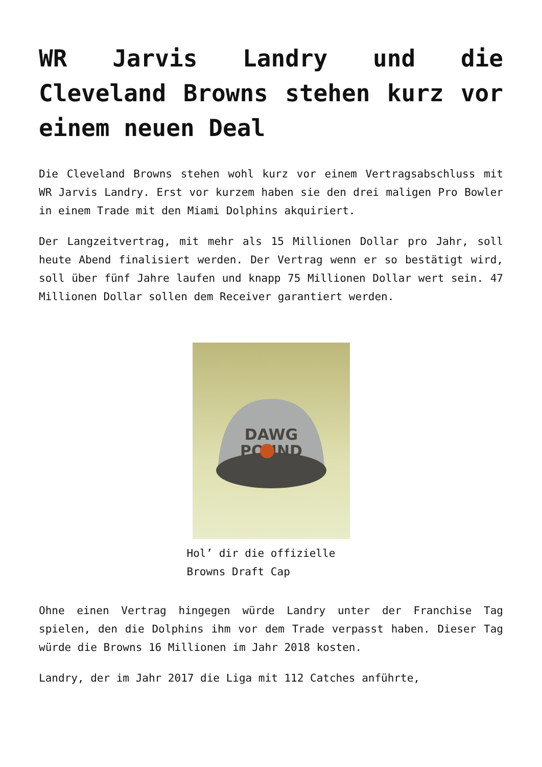WR Jarvis Landry und die Cleveland Browns stehen kurz vor einem neuen Deal
Die Cleveland Browns stehen wohl kurz vor einem Vertragsabschluss mit WR Jarvis Landry. Erst vor kurzem haben sie den drei maligen Pro Bowler in einem Trade mit den Miami Dolphins akquiriert.
Der Langzeitvertrag, mit mehr als 15 Millionen Dollar pro Jahr, soll heute Abend finalisiert werden. Der Vertrag wenn er so bestätigt wird, soll über fünf Jahre laufen und knapp 75 Millionen Dollar wert sein. 47 Millionen Dollar sollen dem Receiver garantiert werden.
DAWG
POUND
Hol’ dir die offizielle Browns Draft Cap
Ohne einen Vertrag hingegen würde Landry unter der Franchise Tag spielen, den die Dolphins ihm vor dem Trade verpasst haben. Dieser Tag würde die Browns 16 Millionen im Jahr 2018 kosten.
Landry, der im Jahr 2017 die Liga mit 112 Catches anführte,